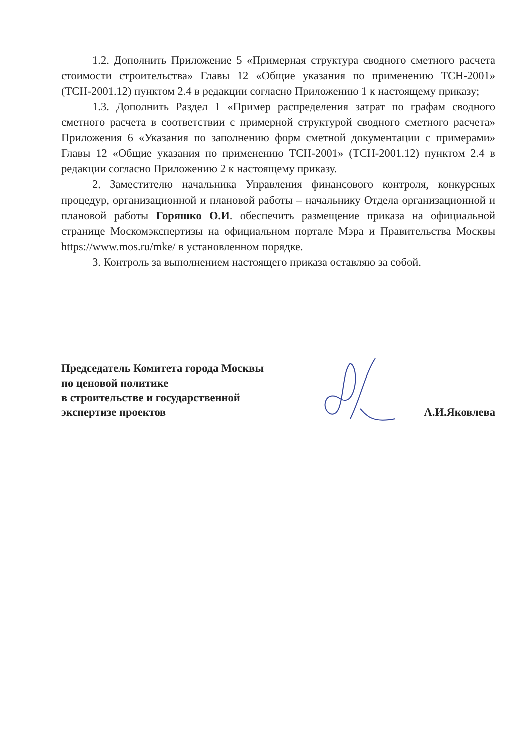1.2. Дополнить Приложение 5 «Примерная структура сводного сметного расчета стоимости строительства» Главы 12 «Общие указания по применению ТСН-2001» (ТСН-2001.12) пунктом 2.4 в редакции согласно Приложению 1 к настоящему приказу;
1.3. Дополнить Раздел 1 «Пример распределения затрат по графам сводного сметного расчета в соответствии с примерной структурой сводного сметного расчета» Приложения 6 «Указания по заполнению форм сметной документации с примерами» Главы 12 «Общие указания по применению ТСН-2001» (ТСН-2001.12) пунктом 2.4 в редакции согласно Приложению 2 к настоящему приказу.
2. Заместителю начальника Управления финансового контроля, конкурсных процедур, организационной и плановой работы – начальнику Отдела организационной и плановой работы Горяшко О.И. обеспечить размещение приказа на официальной странице Москомэкспертизы на официальном портале Мэра и Правительства Москвы https://www.mos.ru/mke/ в установленном порядке.
3. Контроль за выполнением настоящего приказа оставляю за собой.
Председатель Комитета города Москвы
по ценовой политике
в строительстве и государственной
экспертизе проектов
А.И.Яковлева